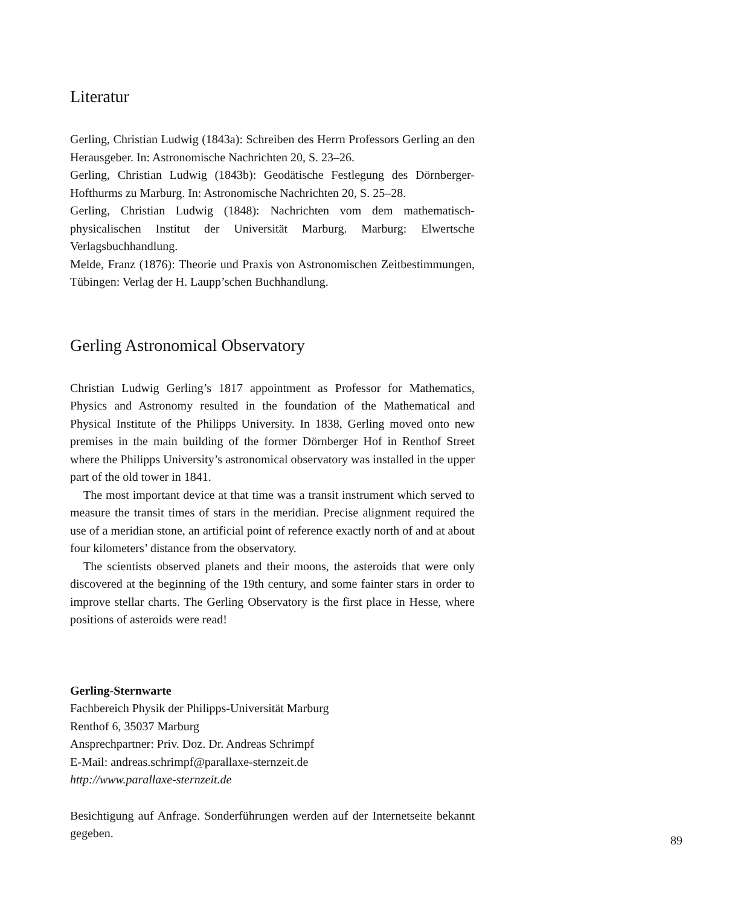Literatur
Gerling, Christian Ludwig (1843a): Schreiben des Herrn Professors Gerling an den Herausgeber. In: Astronomische Nachrichten 20, S. 23–26.
Gerling, Christian Ludwig (1843b): Geodätische Festlegung des Dörnberger-Hofthurms zu Marburg. In: Astronomische Nachrichten 20, S. 25–28.
Gerling, Christian Ludwig (1848): Nachrichten vom dem mathematisch-physicalischen Institut der Universität Marburg. Marburg: Elwertsche Verlagsbuchhandlung.
Melde, Franz (1876): Theorie und Praxis von Astronomischen Zeitbestimmungen, Tübingen: Verlag der H. Laupp’schen Buchhandlung.
Gerling Astronomical Observatory
Christian Ludwig Gerling’s 1817 appointment as Professor for Mathematics, Physics and Astronomy resulted in the foundation of the Mathematical and Physical Institute of the Philipps University. In 1838, Gerling moved onto new premises in the main building of the former Dörnberger Hof in Renthof Street where the Philipps University’s astronomical observatory was installed in the upper part of the old tower in 1841.
The most important device at that time was a transit instrument which served to measure the transit times of stars in the meridian. Precise alignment required the use of a meridian stone, an artificial point of reference exactly north of and at about four kilometers’ distance from the observatory.
The scientists observed planets and their moons, the asteroids that were only discovered at the beginning of the 19th century, and some fainter stars in order to improve stellar charts. The Gerling Observatory is the first place in Hesse, where positions of asteroids were read!
Gerling-Sternwarte
Fachbereich Physik der Philipps-Universität Marburg
Renthof 6, 35037 Marburg
Ansprechpartner: Priv. Doz. Dr. Andreas Schrimpf
E-Mail: andreas.schrimpf@parallaxe-sternzeit.de
http://www.parallaxe-sternzeit.de
Besichtigung auf Anfrage. Sonderführungen werden auf der Internetseite bekannt gegeben.
89